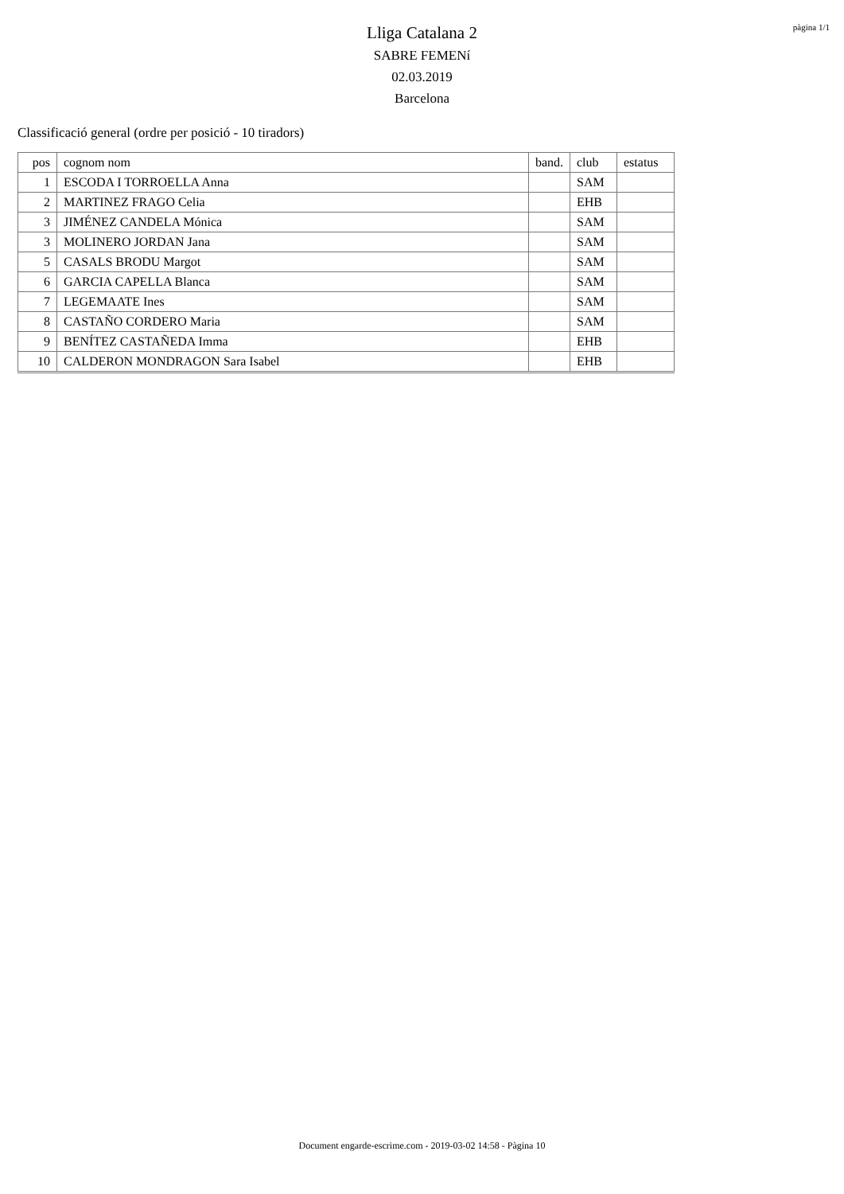pàgina 1/1
Lliga Catalana 2
SABRE FEMENí
02.03.2019
Barcelona
Classificació general (ordre per posició - 10 tiradors)
| pos | cognom nom | band. | club | estatus |
| --- | --- | --- | --- | --- |
| 1 | ESCODA I TORROELLA Anna | | SAM | |
| 2 | MARTINEZ FRAGO Celia | | EHB | |
| 3 | JIMÉNEZ CANDELA Mónica | | SAM | |
| 3 | MOLINERO JORDAN Jana | | SAM | |
| 5 | CASALS BRODU Margot | | SAM | |
| 6 | GARCIA CAPELLA Blanca | | SAM | |
| 7 | LEGEMAATE Ines | | SAM | |
| 8 | CASTAÑO CORDERO Maria | | SAM | |
| 9 | BENÍTEZ CASTAÑEDA Imma | | EHB | |
| 10 | CALDERON MONDRAGON Sara Isabel | | EHB | |
Document engarde-escrime.com - 2019-03-02 14:58 - Pàgina 10